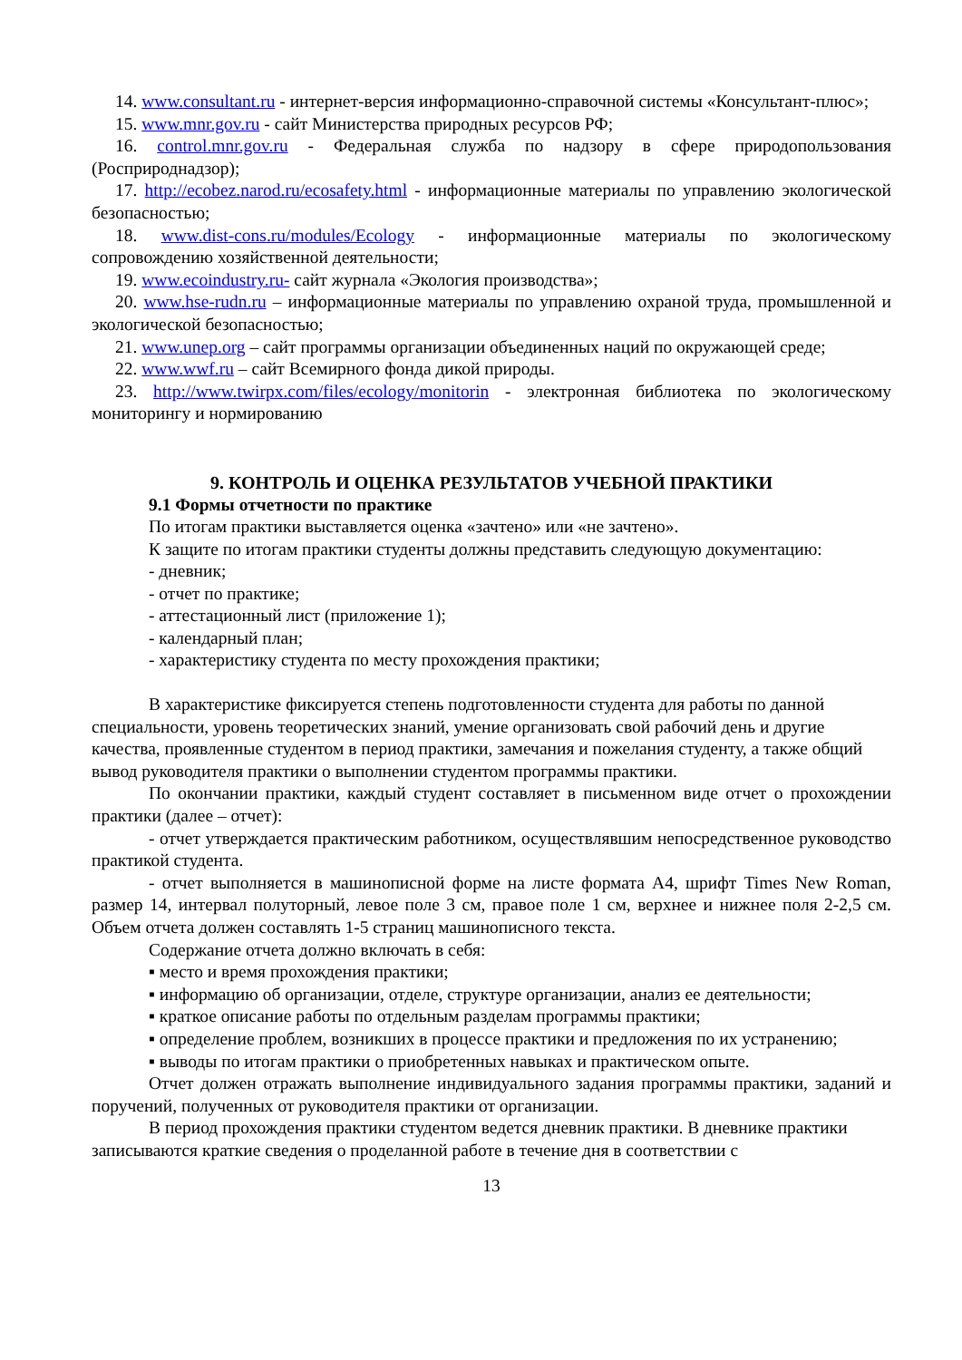14. www.consultant.ru - интернет-версия информационно-справочной системы «Консультант-плюс»;
15. www.mnr.gov.ru - сайт Министерства природных ресурсов РФ;
16. control.mnr.gov.ru - Федеральная служба по надзору в сфере природопользования (Росприроднадзор);
17. http://ecobez.narod.ru/ecosafety.html - информационные материалы по управлению экологической безопасностью;
18. www.dist-cons.ru/modules/Ecology - информационные материалы по экологическому сопровождению хозяйственной деятельности;
19. www.ecoindustry.ru- сайт журнала «Экология производства»;
20. www.hse-rudn.ru – информационные материалы по управлению охраной труда, промышленной и экологической безопасностью;
21. www.unep.org – сайт программы организации объединенных наций по окружающей среде;
22. www.wwf.ru – сайт Всемирного фонда дикой природы.
23. http://www.twirpx.com/files/ecology/monitorin - электронная библиотека по экологическому мониторингу и нормированию
9. КОНТРОЛЬ И ОЦЕНКА РЕЗУЛЬТАТОВ УЧЕБНОЙ ПРАКТИКИ
9.1 Формы отчетности по практике
По итогам практики выставляется оценка «зачтено» или «не зачтено».
К защите по итогам практики студенты должны представить следующую документацию:
- дневник;
- отчет по практике;
- аттестационный лист (приложение 1);
- календарный план;
- характеристику студента по месту прохождения практики;
В характеристике фиксируется степень подготовленности студента для работы по данной специальности, уровень теоретических знаний, умение организовать свой рабочий день и другие качества, проявленные студентом в период практики, замечания и пожелания студенту, а также общий вывод руководителя практики о выполнении студентом программы практики.
По окончании практики, каждый студент составляет в письменном виде отчет о прохождении практики (далее – отчет):
- отчет утверждается практическим работником, осуществлявшим непосредственное руководство практикой студента.
- отчет выполняется в машинописной форме на листе формата А4, шрифт Times New Roman, размер 14, интервал полуторный, левое поле 3 см, правое поле 1 см, верхнее и нижнее поля 2-2,5 см. Объем отчета должен составлять 1-5 страниц машинописного текста.
Содержание отчета должно включать в себя:
▪ место и время прохождения практики;
▪ информацию об организации, отделе, структуре организации, анализ ее деятельности;
▪ краткое описание работы по отдельным разделам программы практики;
▪ определение проблем, возникших в процессе практики и предложения по их устранению;
▪ выводы по итогам практики о приобретенных навыках и практическом опыте.
Отчет должен отражать выполнение индивидуального задания программы практики, заданий и поручений, полученных от руководителя практики от организации.
В период прохождения практики студентом ведется дневник практики. В дневнике практики записываются краткие сведения о проделанной работе в течение дня в соответствии с
13